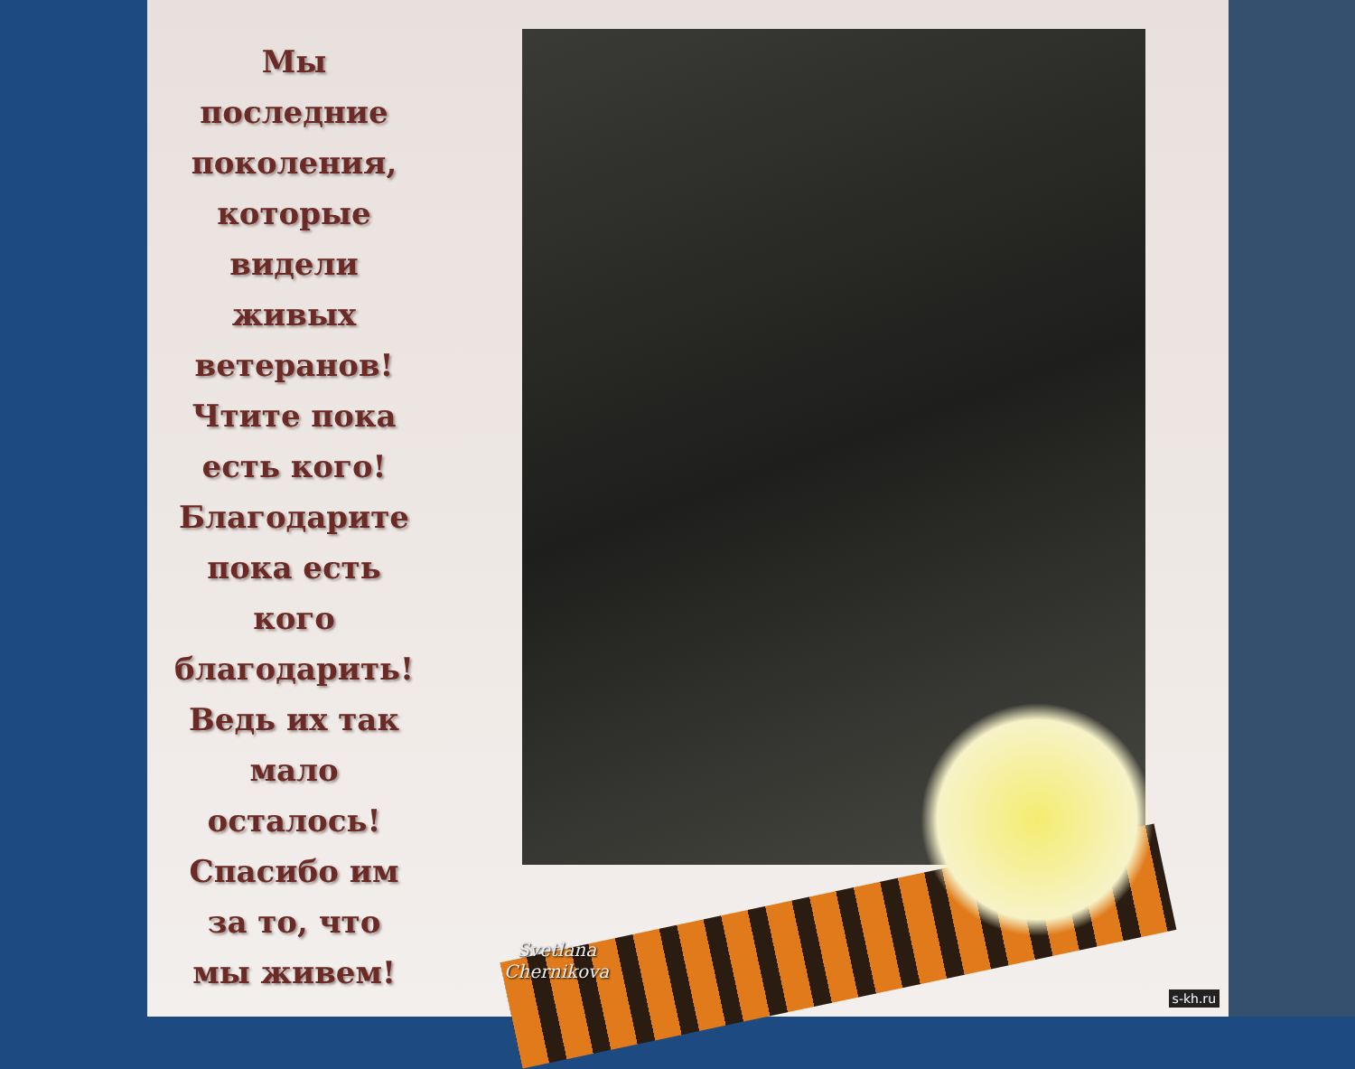Мы
последние
поколения,
которые
видели
живых
ветеранов!
Чтите пока
есть кого!
Благодарите
пока есть
кого
благодарить!
Ведь их так
мало
осталось!
Спасибо им
за то, что
мы живем!
Svetlana
Chernikova
s-kh.ru